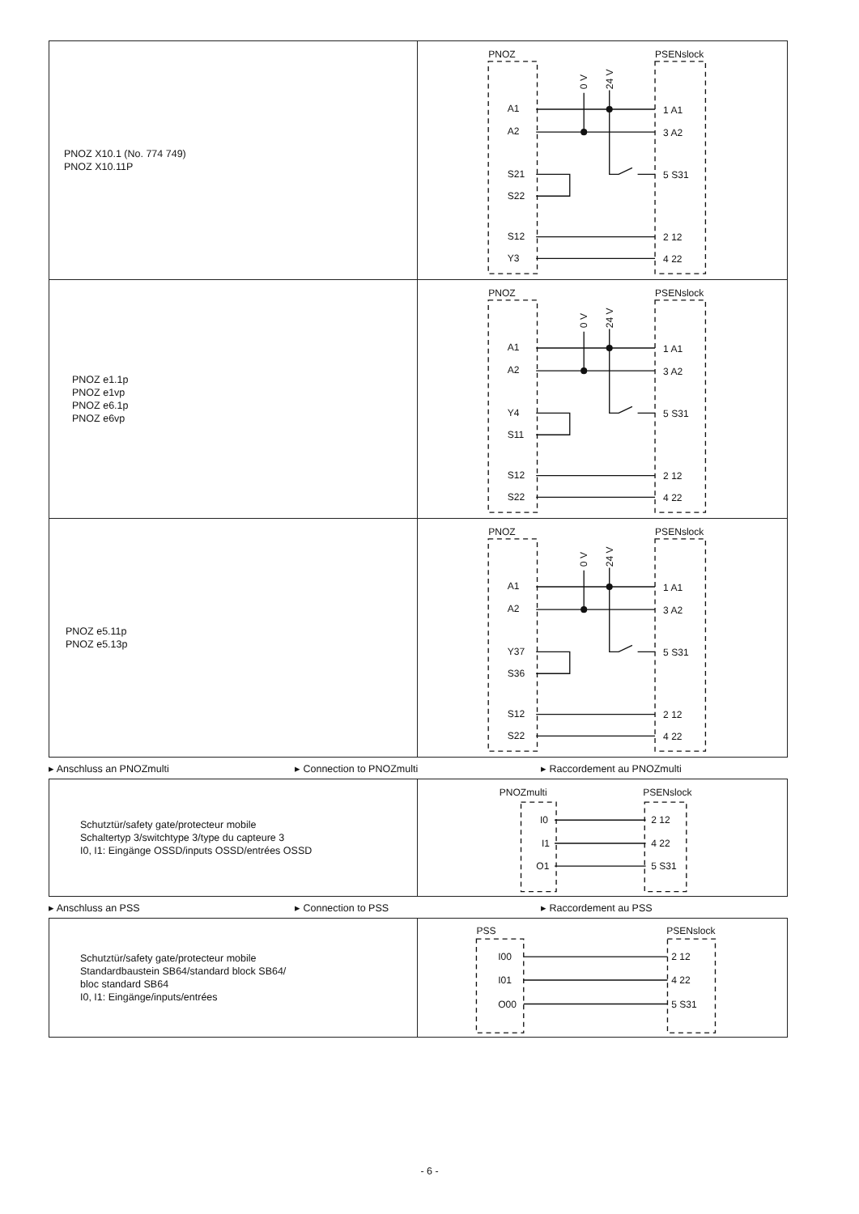| PNOZ X10.1 (No. 774 749) PNOZ X10.11P | PNOZ PSENslock A1 A2 S21 S22 S12 Y3 1 A1 3 A2 5 S31 2 12 4 22 0 V 24 V |
| PNOZ e1.1p PNOZ e1vp PNOZ e6.1p PNOZ e6vp | PNOZ PSENslock A1 A2 Y4 S11 S12 S22 1 A1 3 A2 5 S31 2 12 4 22 0 V 24 V |
| PNOZ e5.11p PNOZ e5.13p | PNOZ PSENslock A1 A2 Y37 S36 S12 S22 1 A1 3 A2 5 S31 2 12 4 22 0 V 24 V |
▸ Anschluss an PNOZmulti ▸ Connection to PNOZmulti ▸ Raccordement au PNOZmulti
| Schutztür/safety gate/protecteur mobile Schaltertyp 3/switchtype 3/type du capteure 3 I0, I1: Eingänge OSSD/inputs OSSD/entrées OSSD | PNOZmulti PSENslock I0 I1 O1 2 12 4 22 5 S31 |
▸ Anschluss an PSS ▸ Connection to PSS ▸ Raccordement au PSS
| Schutztür/safety gate/protecteur mobile Standardbaustein SB64/standard block SB64/ bloc standard SB64 I0, I1: Eingänge/inputs/entrées | PSS PSENslock I00 I01 O00 2 12 4 22 5 S31 |
- 6 -